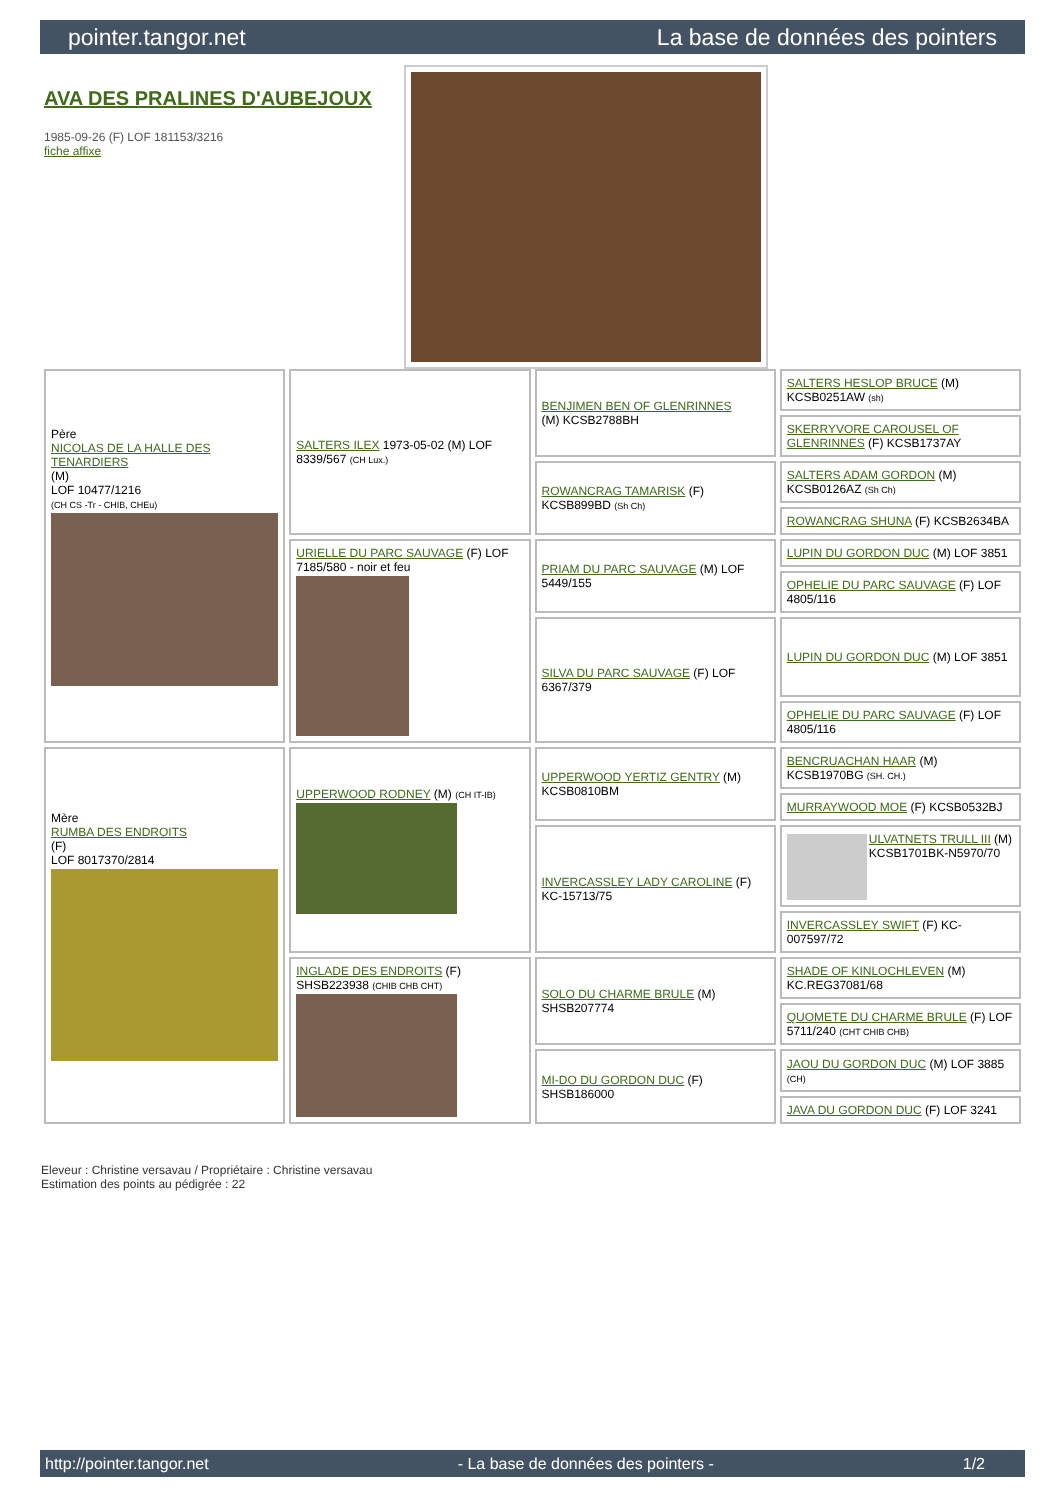pointer.tangor.net La base de données des pointers
AVA DES PRALINES D'AUBEJOUX
1985-09-26 (F) LOF 181153/3216
fiche affixe
| Père NICOLAS DE LA HALLE DES TENARDIERS (M) LOF 10477/1216 (CH CS -Tr - CHIB, CHEu) | SALTERS ILEX 1973-05-02 (M) LOF 8339/567 (CH Lux.) | BENJIMEN BEN OF GLENRINNES (M) KCSB2788BH | SALTERS HESLOP BRUCE (M) KCSB0251AW (sh) |
| | | | SKERRYVORE CAROUSEL OF GLENRINNES (F) KCSB1737AY |
| | | ROWANCRAG TAMARISK (F) KCSB899BD (Sh Ch) | SALTERS ADAM GORDON (M) KCSB0126AZ (Sh Ch) |
| | | | ROWANCRAG SHUNA (F) KCSB2634BA |
| | URIELLE DU PARC SAUVAGE (F) LOF 7185/580 - noir et feu | PRIAM DU PARC SAUVAGE (M) LOF 5449/155 | LUPIN DU GORDON DUC (M) LOF 3851 |
| | | | OPHELIE DU PARC SAUVAGE (F) LOF 4805/116 |
| | | SILVA DU PARC SAUVAGE (F) LOF 6367/379 | LUPIN DU GORDON DUC (M) LOF 3851 |
| | | | OPHELIE DU PARC SAUVAGE (F) LOF 4805/116 |
| Mère RUMBA DES ENDROITS (F) LOF 8017370/2814 | UPPERWOOD RODNEY (M) (CH IT-IB) | UPPERWOOD YERTIZ GENTRY (M) KCSB0810BM | BENCRUACHAN HAAR (M) KCSB1970BG (SH. CH.) |
| | | | MURRAYWOOD MOE (F) KCSB0532BJ |
| | | INVERCASSLEY LADY CAROLINE (F) KC-15713/75 | ULVATNETS TRULL III (M) KCSB1701BK-N5970/70 |
| | | | INVERCASSLEY SWIFT (F) KC-007597/72 |
| | INGLADE DES ENDROITS (F) SHSB223938 (CHIB CHB CHT) | SOLO DU CHARME BRULE (M) SHSB207774 | SHADE OF KINLOCHLEVEN (M) KC.REG37081/68 |
| | | | QUOMETE DU CHARME BRULE (F) LOF 5711/240 (CHT CHIB CHB) |
| | | MI-DO DU GORDON DUC (F) SHSB186000 | JAOU DU GORDON DUC (M) LOF 3885 (CH) |
| | | | JAVA DU GORDON DUC (F) LOF 3241 |
Eleveur : Christine versavau / Propriétaire : Christine versavau
Estimation des points au pédigrée : 22
http://pointer.tangor.net - La base de données des pointers - 1/2